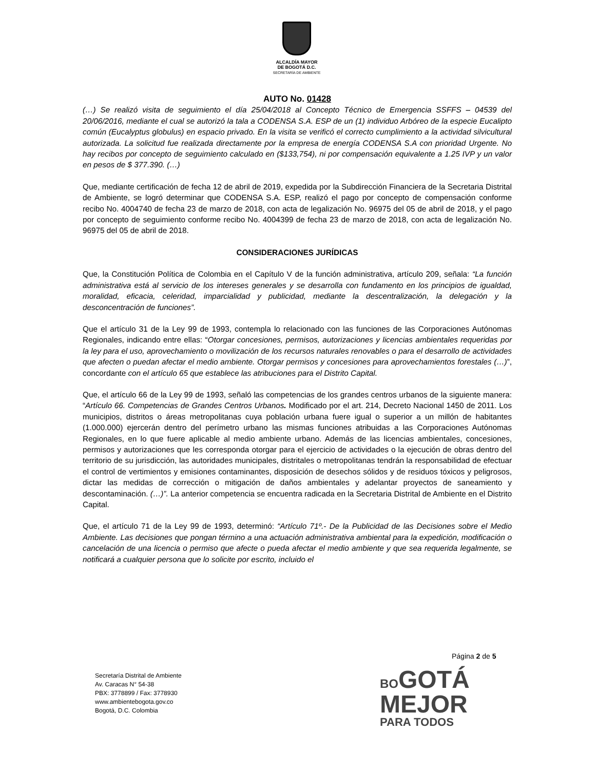ALCALDÍA MAYOR
DE BOGOTÁ D.C.
SECRETARÍA DE AMBIENTE
AUTO No. 01428
(…) Se realizó visita de seguimiento el día 25/04/2018 al Concepto Técnico de Emergencia SSFFS – 04539 del 20/06/2016, mediante el cual se autorizó la tala a CODENSA S.A. ESP de un (1) individuo Arbóreo de la especie Eucalipto común (Eucalyptus globulus) en espacio privado. En la visita se verificó el correcto cumplimiento a la actividad silvicultural autorizada. La solicitud fue realizada directamente por la empresa de energía CODENSA S.A con prioridad Urgente. No hay recibos por concepto de seguimiento calculado en ($133,754), ni por compensación equivalente a 1.25 IVP y un valor en pesos de $ 377.390. (…)
Que, mediante certificación de fecha 12 de abril de 2019, expedida por la Subdirección Financiera de la Secretaria Distrital de Ambiente, se logró determinar que CODENSA S.A. ESP, realizó el pago por concepto de compensación conforme recibo No. 4004740 de fecha 23 de marzo de 2018, con acta de legalización No. 96975 del 05 de abril de 2018, y el pago por concepto de seguimiento conforme recibo No. 4004399 de fecha 23 de marzo de 2018, con acta de legalización No. 96975 del 05 de abril de 2018.
CONSIDERACIONES JURÍDICAS
Que, la Constitución Política de Colombia en el Capítulo V de la función administrativa, artículo 209, señala: “La función administrativa está al servicio de los intereses generales y se desarrolla con fundamento en los principios de igualdad, moralidad, eficacia, celeridad, imparcialidad y publicidad, mediante la descentralización, la delegación y la desconcentración de funciones”.
Que el artículo 31 de la Ley 99 de 1993, contempla lo relacionado con las funciones de las Corporaciones Autónomas Regionales, indicando entre ellas: “Otorgar concesiones, permisos, autorizaciones y licencias ambientales requeridas por la ley para el uso, aprovechamiento o movilización de los recursos naturales renovables o para el desarrollo de actividades que afecten o puedan afectar el medio ambiente. Otorgar permisos y concesiones para aprovechamientos forestales (…)”, concordante con el artículo 65 que establece las atribuciones para el Distrito Capital.
Que, el artículo 66 de la Ley 99 de 1993, señaló las competencias de los grandes centros urbanos de la siguiente manera: “Artículo 66. Competencias de Grandes Centros Urbanos. Modificado por el art. 214, Decreto Nacional 1450 de 2011. Los municipios, distritos o áreas metropolitanas cuya población urbana fuere igual o superior a un millón de habitantes (1.000.000) ejercerán dentro del perímetro urbano las mismas funciones atribuidas a las Corporaciones Autónomas Regionales, en lo que fuere aplicable al medio ambiente urbano. Además de las licencias ambientales, concesiones, permisos y autorizaciones que les corresponda otorgar para el ejercicio de actividades o la ejecución de obras dentro del territorio de su jurisdicción, las autoridades municipales, distritales o metropolitanas tendrán la responsabilidad de efectuar el control de vertimientos y emisiones contaminantes, disposición de desechos sólidos y de residuos tóxicos y peligrosos, dictar las medidas de corrección o mitigación de daños ambientales y adelantar proyectos de saneamiento y descontaminación. (…)”. La anterior competencia se encuentra radicada en la Secretaria Distrital de Ambiente en el Distrito Capital.
Que, el artículo 71 de la Ley 99 de 1993, determinó: “Artículo 71º.- De la Publicidad de las Decisiones sobre el Medio Ambiente. Las decisiones que pongan término a una actuación administrativa ambiental para la expedición, modificación o cancelación de una licencia o permiso que afecte o pueda afectar el medio ambiente y que sea requerida legalmente, se notificará a cualquier persona que lo solicite por escrito, incluido el
Página 2 de 5
Secretaría Distrital de Ambiente
Av. Caracas N° 54-38
PBX: 3778899 / Fax: 3778930
www.ambientebogota.gov.co
Bogotá, D.C. Colombia
BO GOTÁ
MEJOR
PARA TODOS